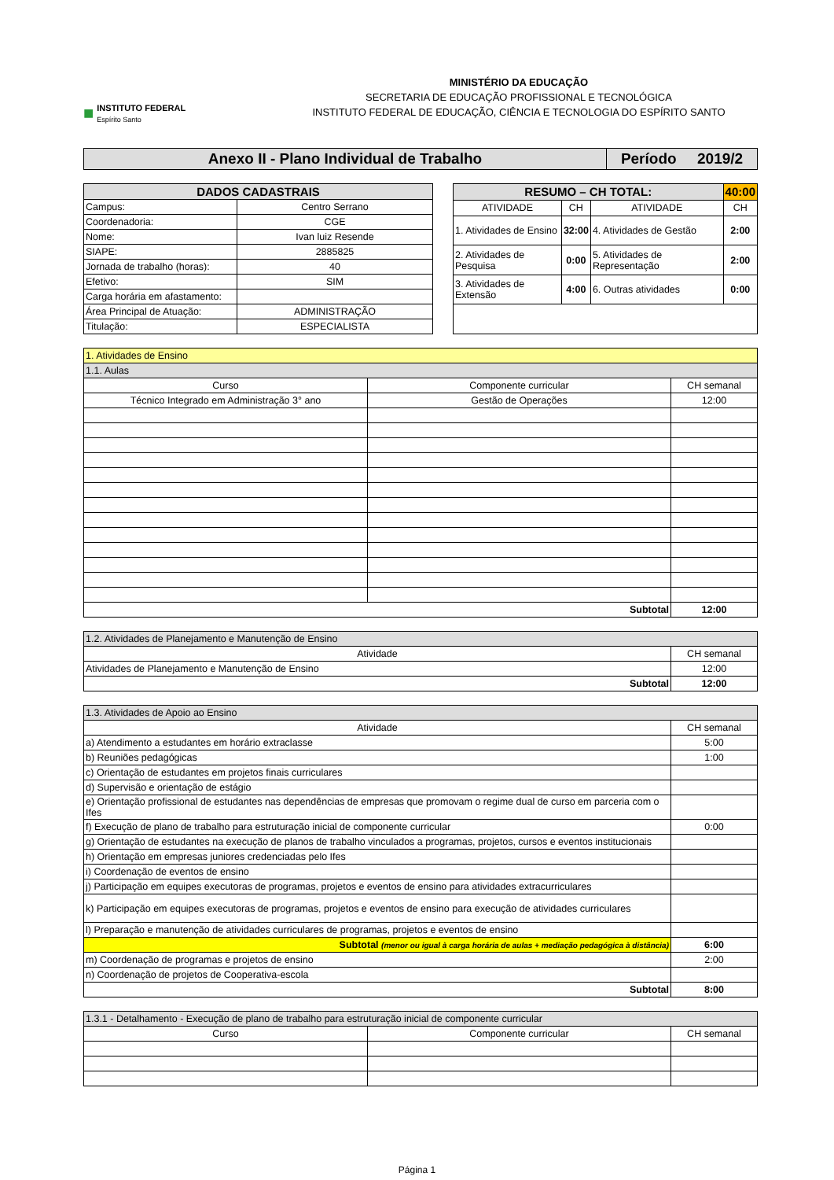■
INSTITUTO FEDERAL
Espírito Santo
MINISTÉRIO DA EDUCAÇÃO
SECRETARIA DE EDUCAÇÃO PROFISSIONAL E TECNOLÓGICA
INSTITUTO FEDERAL DE EDUCAÇÃO, CIÊNCIA E TECNOLOGIA DO ESPÍRITO SANTO
| Anexo II - Plano Individual de Trabalho | Período 2019/2 |
| DADOS CADASTRAIS | |
| --- | --- |
| Campus: | Centro Serrano |
| Coordenadoria: | CGE |
| Nome: | Ivan luiz Resende |
| SIAPE: | 2885825 |
| Jornada de trabalho (horas): | 40 |
| Efetivo: | SIM |
| Carga horária em afastamento: | |
| Área Principal de Atuação: | ADMINISTRAÇÃO |
| Titulação: | ESPECIALISTA |
| RESUMO – CH TOTAL: | | | 40:00 |
| --- | --- | --- | --- |
| ATIVIDADE | CH | ATIVIDADE | CH |
| 1. Atividades de Ensino | 32:00 | 4. Atividades de Gestão | 2:00 |
| 2. Atividades de Pesquisa | 0:00 | 5. Atividades de Representação | 2:00 |
| 3. Atividades de Extensão | 4:00 | 6. Outras atividades | 0:00 |
| 1. Atividades de Ensino | | |
| 1.1. Aulas | | |
| Curso | Componente curricular | CH semanal |
| Técnico Integrado em Administração 3° ano | Gestão de Operações | 12:00 |
| Subtotal | | 12:00 |
| 1.2. Atividades de Planejamento e Manutenção de Ensino | |
| Atividade | CH semanal |
| Atividades de Planejamento e Manutenção de Ensino | 12:00 |
| Subtotal | 12:00 |
| 1.3. Atividades de Apoio ao Ensino | |
| Atividade | CH semanal |
| a) Atendimento a estudantes em horário extraclasse | 5:00 |
| b) Reuniões pedagógicas | 1:00 |
| c) Orientação de estudantes em projetos finais curriculares | |
| d) Supervisão e orientação de estágio | |
| e) Orientação profissional de estudantes nas dependências de empresas que promovam o regime dual de curso em parceria com o Ifes | |
| f) Execução de plano de trabalho para estruturação inicial de componente curricular | 0:00 |
| g) Orientação de estudantes na execução de planos de trabalho vinculados a programas, projetos, cursos e eventos institucionais | |
| h) Orientação em empresas juniores credenciadas pelo Ifes | |
| i) Coordenação de eventos de ensino | |
| j) Participação em equipes executoras de programas, projetos e eventos de ensino para atividades extracurriculares | |
| k) Participação em equipes executoras de programas, projetos e eventos de ensino para execução de atividades curriculares | |
| l) Preparação e manutenção de atividades curriculares de programas, projetos e eventos de ensino | |
| Subtotal (menor ou igual à carga horária de aulas + mediação pedagógica à distância) | 6:00 |
| m) Coordenação de programas e projetos de ensino | 2:00 |
| n) Coordenação de projetos de Cooperativa-escola | |
| Subtotal | 8:00 |
| 1.3.1 - Detalhamento - Execução de plano de trabalho para estruturação inicial de componente curricular | | |
| Curso | Componente curricular | CH semanal |
Página 1